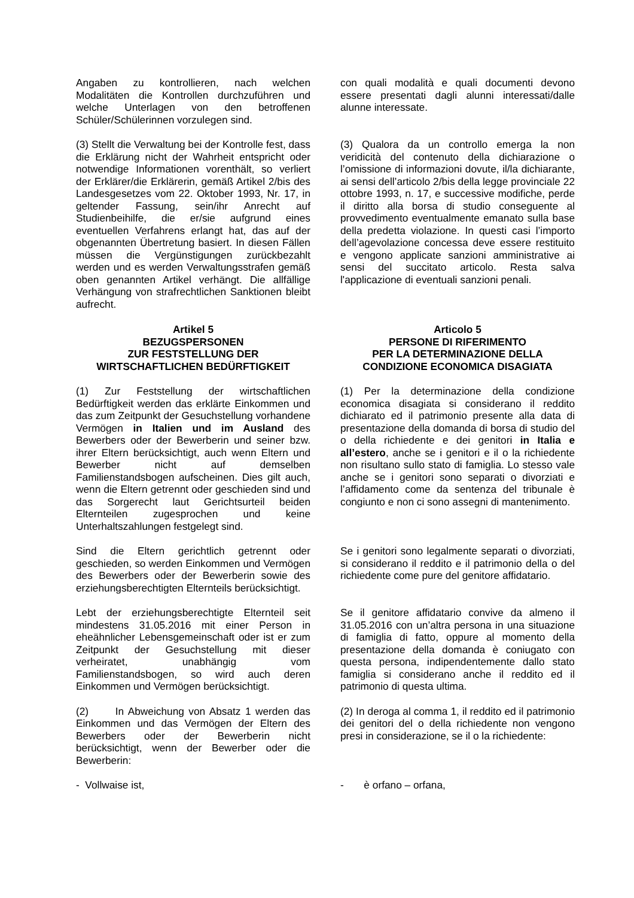Angaben zu kontrollieren, nach welchen Modalitäten die Kontrollen durchzuführen und welche Unterlagen von den betroffenen Schüler/Schülerinnen vorzulegen sind.
con quali modalità e quali documenti devono essere presentati dagli alunni interessati/dalle alunne interessate.
(3) Stellt die Verwaltung bei der Kontrolle fest, dass die Erklärung nicht der Wahrheit entspricht oder notwendige Informationen vorenthält, so verliert der Erklärer/die Erklärerin, gemäß Artikel 2/bis des Landesgesetzes vom 22. Oktober 1993, Nr. 17, in geltender Fassung, sein/ihr Anrecht auf Studienbeihilfe, die er/sie aufgrund eines eventuellen Verfahrens erlangt hat, das auf der obgenannten Übertretung basiert. In diesen Fällen müssen die Vergünstigungen zurückbezahlt werden und es werden Verwaltungsstrafen gemäß oben genannten Artikel verhängt. Die allfällige Verhängung von strafrechtlichen Sanktionen bleibt aufrecht.
(3) Qualora da un controllo emerga la non veridicità del contenuto della dichiarazione o l’omissione di informazioni dovute, il/la dichiarante, ai sensi dell’articolo 2/bis della legge provinciale 22 ottobre 1993, n. 17, e successive modifiche, perde il diritto alla borsa di studio conseguente al provvedimento eventualmente emanato sulla base della predetta violazione. In questi casi l’importo dell’agevolazione concessa deve essere restituito e vengono applicate sanzioni amministrative ai sensi del succitato articolo. Resta salva l'applicazione di eventuali sanzioni penali.
Artikel 5
BEZUGSPERSONEN
ZUR FESTSTELLUNG DER
WIRTSCHAFTLICHEN BEDÜRFTIGKEIT
Articolo 5
PERSONE DI RIFERIMENTO
PER LA DETERMINAZIONE DELLA
CONDIZIONE ECONOMICA DISAGIATA
(1) Zur Feststellung der wirtschaftlichen Bedürftigkeit werden das erklärte Einkommen und das zum Zeitpunkt der Gesuchstellung vorhandene Vermögen in Italien und im Ausland des Bewerbers oder der Bewerberin und seiner bzw. ihrer Eltern berücksichtigt, auch wenn Eltern und Bewerber nicht auf demselben Familienstandsbogen aufscheinen. Dies gilt auch, wenn die Eltern getrennt oder geschieden sind und das Sorgerecht laut Gerichtsurteil beiden Elternteilen zugesprochen und keine Unterhaltszahlungen festgelegt sind.
(1) Per la determinazione della condizione economica disagiata si considerano il reddito dichiarato ed il patrimonio presente alla data di presentazione della domanda di borsa di studio del o della richiedente e dei genitori in Italia e all’estero, anche se i genitori e il o la richiedente non risultano sullo stato di famiglia. Lo stesso vale anche se i genitori sono separati o divorziati e l’affidamento come da sentenza del tribunale è congiunto e non ci sono assegni di mantenimento.
Sind die Eltern gerichtlich getrennt oder geschieden, so werden Einkommen und Vermögen des Bewerbers oder der Bewerberin sowie des erziehungsberechtigten Elternteils berücksichtigt.
Se i genitori sono legalmente separati o divorziati, si considerano il reddito e il patrimonio della o del richiedente come pure del genitore affidatario.
Lebt der erziehungsberechtigte Elternteil seit mindestens 31.05.2016 mit einer Person in eheähnlicher Lebensgemeinschaft oder ist er zum Zeitpunkt der Gesuchstellung mit dieser verheiratet, unabhängig vom Familienstandsbogen, so wird auch deren Einkommen und Vermögen berücksichtigt.
Se il genitore affidatario convive da almeno il 31.05.2016 con un’altra persona in una situazione di famiglia di fatto, oppure al momento della presentazione della domanda è coniugato con questa persona, indipendentemente dallo stato famiglia si considerano anche il reddito ed il patrimonio di questa ultima.
(2) In Abweichung von Absatz 1 werden das Einkommen und das Vermögen der Eltern des Bewerbers oder der Bewerberin nicht berücksichtigt, wenn der Bewerber oder die Bewerberin:
(2) In deroga al comma 1, il reddito ed il patrimonio dei genitori del o della richiedente non vengono presi in considerazione, se il o la richiedente:
- Vollwaise ist, - è orfano – orfana,